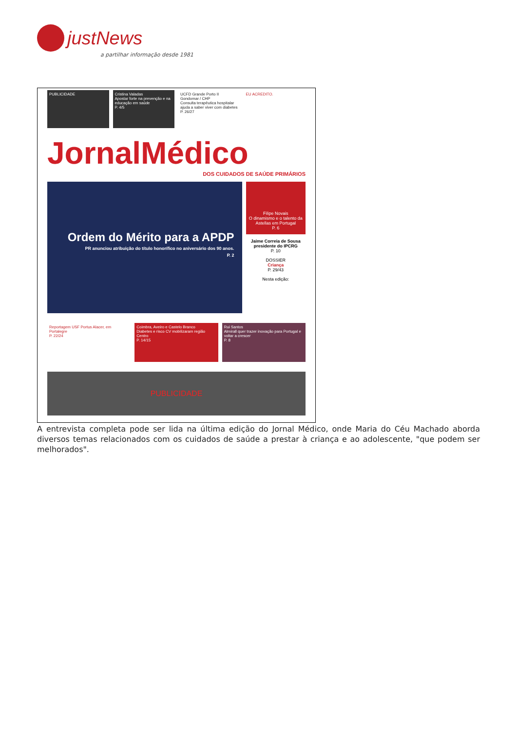justNews
a partilhar informação desde 1981
PUBLICIDADE Cristina Valadas
Apostar forte na prevenção e na educação em saúde
P. 4/5
UCFD Grande Porto II Gondomar / CHP
Consulta terapêutica hospitalar ajuda a saber viver com diabetes
P. 26/27
EU ACREDITO.
JornalMédico
DOS CUIDADOS DE SAÚDE PRIMÁRIOS
Ordem do Mérito para a APDP
PR anunciou atribuição do título honorífico no aniversário dos 90 anos.
P. 2
Filipe Novais
O dinamismo e o talento da Astellas em Portugal
P. 6
Jaime Correia de Sousa presidente do IPCRG
P. 10
DOSSIER
Criança
P. 29/43
Nesta edição:
Reportagem USF Portus Alacer, em Portalegre
P. 22/24
Coimbra, Aveiro e Castelo Branco
Diabetes e risco CV mobilizaram região Centro
P. 14/15
Rui Santos
Almirall quer trazer inovação para Portugal e voltar a crescer
P. 8
PUBLICIDADE
A entrevista completa pode ser lida na última edição do Jornal Médico, onde Maria do Céu Machado aborda diversos temas relacionados com os cuidados de saúde a prestar à criança e ao adolescente, "que podem ser melhorados".